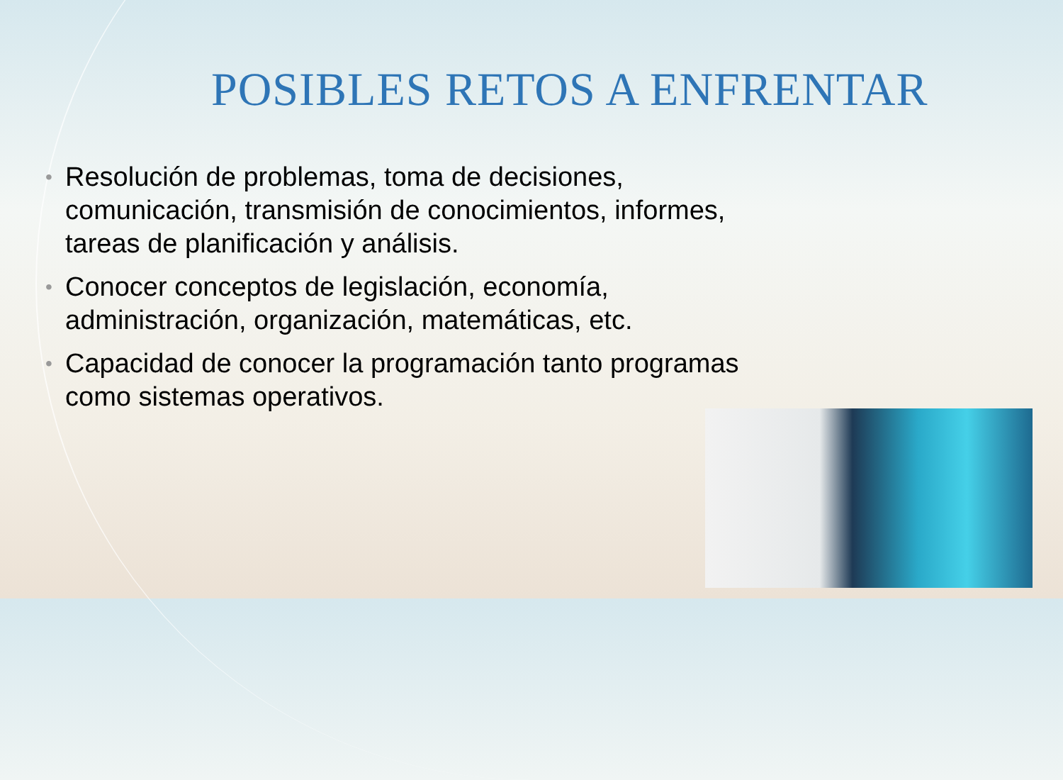POSIBLES RETOS A ENFRENTAR
• Resolución de problemas, toma de decisiones, comunicación, transmisión de conocimientos, informes, tareas de planificación y análisis.
• Conocer conceptos de legislación, economía, administración, organización, matemáticas, etc.
• Capacidad de conocer la programación tanto programas como sistemas operativos.